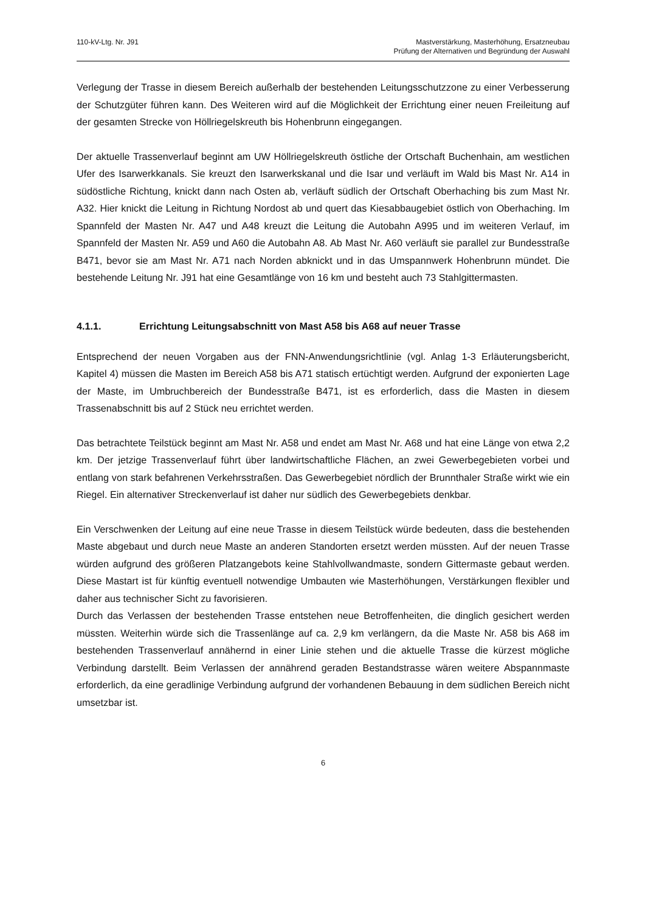110-kV-Ltg. Nr. J91 Mastverstärkung, Masterhöhung, Ersatzneubau
Prüfung der Alternativen und Begründung der Auswahl
Verlegung der Trasse in diesem Bereich außerhalb der bestehenden Leitungsschutzzone zu einer Verbesserung der Schutzgüter führen kann. Des Weiteren wird auf die Möglichkeit der Errichtung einer neuen Freileitung auf der gesamten Strecke von Höllriegelskreuth bis Hohenbrunn eingegangen.
Der aktuelle Trassenverlauf beginnt am UW Höllriegelskreuth östliche der Ortschaft Buchenhain, am westlichen Ufer des Isarwerkkanals. Sie kreuzt den Isarwerkskanal und die Isar und verläuft im Wald bis Mast Nr. A14 in südöstliche Richtung, knickt dann nach Osten ab, verläuft südlich der Ortschaft Oberhaching bis zum Mast Nr. A32. Hier knickt die Leitung in Richtung Nordost ab und quert das Kiesabbaugebiet östlich von Oberhaching. Im Spannfeld der Masten Nr. A47 und A48 kreuzt die Leitung die Autobahn A995 und im weiteren Verlauf, im Spannfeld der Masten Nr. A59 und A60 die Autobahn A8. Ab Mast Nr. A60 verläuft sie parallel zur Bundesstraße B471, bevor sie am Mast Nr. A71 nach Norden abknickt und in das Umspannwerk Hohenbrunn mündet. Die bestehende Leitung Nr. J91 hat eine Gesamtlänge von 16 km und besteht auch 73 Stahlgittermasten.
4.1.1. Errichtung Leitungsabschnitt von Mast A58 bis A68 auf neuer Trasse
Entsprechend der neuen Vorgaben aus der FNN-Anwendungsrichtlinie (vgl. Anlag 1-3 Erläuterungsbericht, Kapitel 4) müssen die Masten im Bereich A58 bis A71 statisch ertüchtigt werden. Aufgrund der exponierten Lage der Maste, im Umbruchbereich der Bundesstraße B471, ist es erforderlich, dass die Masten in diesem Trassenabschnitt bis auf 2 Stück neu errichtet werden.
Das betrachtete Teilstück beginnt am Mast Nr. A58 und endet am Mast Nr. A68 und hat eine Länge von etwa 2,2 km. Der jetzige Trassenverlauf führt über landwirtschaftliche Flächen, an zwei Gewerbegebieten vorbei und entlang von stark befahrenen Verkehrsstraßen. Das Gewerbegebiet nördlich der Brunnthaler Straße wirkt wie ein Riegel. Ein alternativer Streckenverlauf ist daher nur südlich des Gewerbegebiets denkbar.
Ein Verschwenken der Leitung auf eine neue Trasse in diesem Teilstück würde bedeuten, dass die bestehenden Maste abgebaut und durch neue Maste an anderen Standorten ersetzt werden müssten. Auf der neuen Trasse würden aufgrund des größeren Platzangebots keine Stahlvollwandmaste, sondern Gittermaste gebaut werden. Diese Mastart ist für künftig eventuell notwendige Umbauten wie Masterhöhungen, Verstärkungen flexibler und daher aus technischer Sicht zu favorisieren.
Durch das Verlassen der bestehenden Trasse entstehen neue Betroffenheiten, die dinglich gesichert werden müssten. Weiterhin würde sich die Trassenlänge auf ca. 2,9 km verlängern, da die Maste Nr. A58 bis A68 im bestehenden Trassenverlauf annähernd in einer Linie stehen und die aktuelle Trasse die kürzest mögliche Verbindung darstellt. Beim Verlassen der annährend geraden Bestandstrasse wären weitere Abspannmaste erforderlich, da eine geradlinige Verbindung aufgrund der vorhandenen Bebauung in dem südlichen Bereich nicht umsetzbar ist.
6